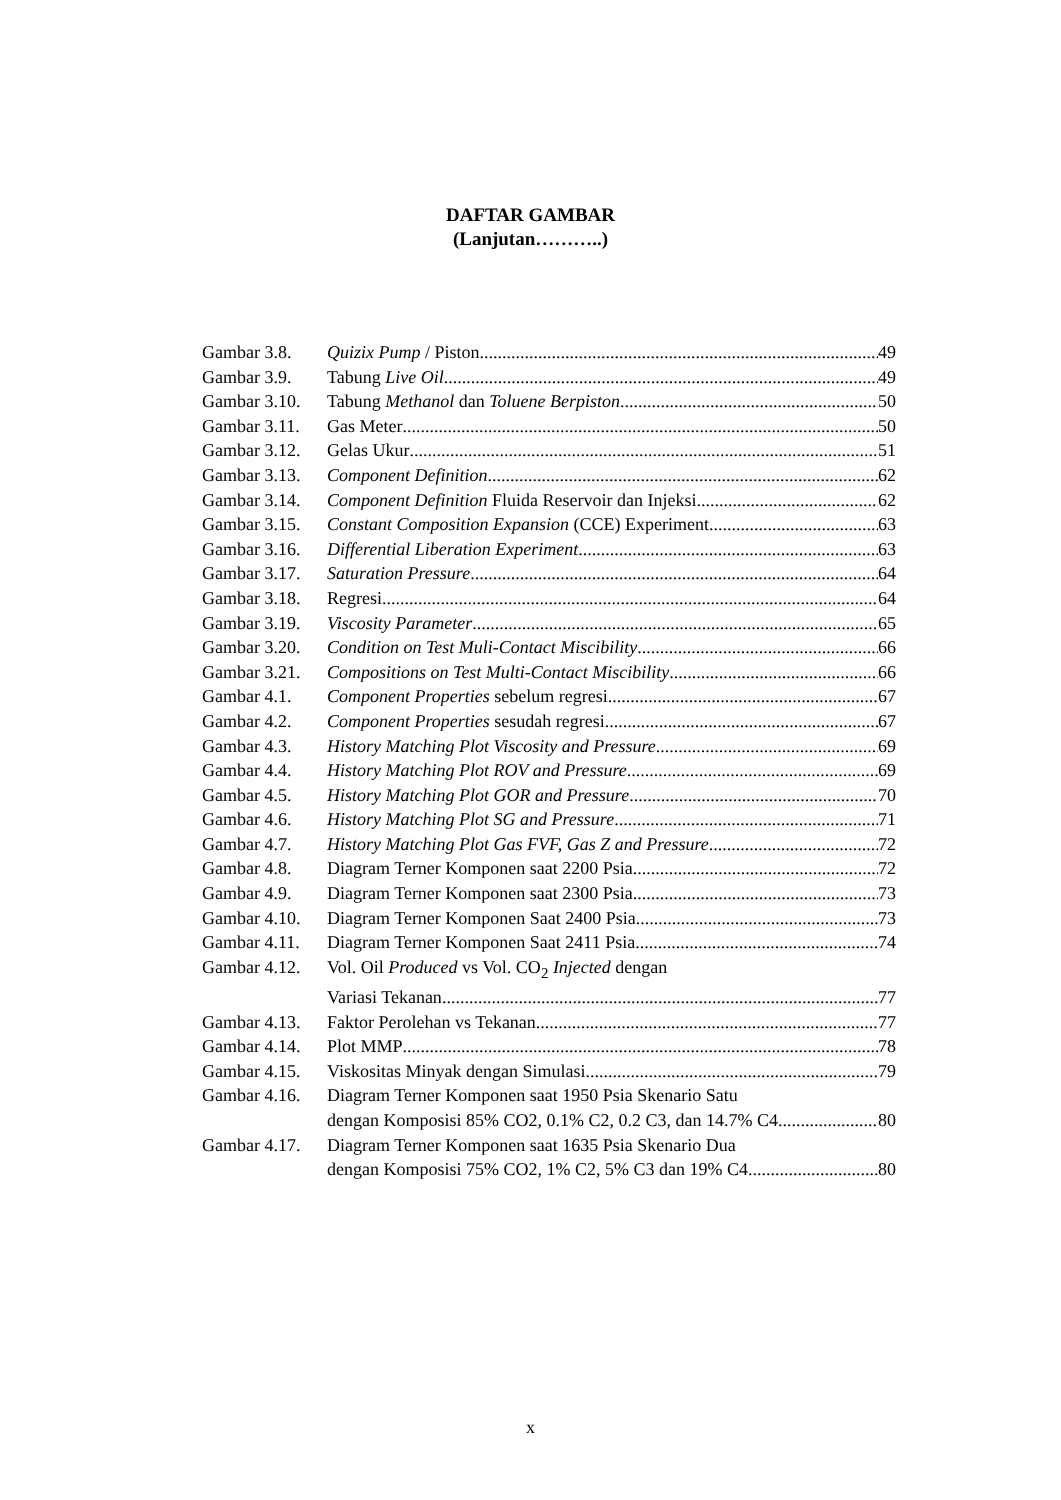DAFTAR GAMBAR
(Lanjutan………..)
Gambar 3.8. Quizix Pump / Piston 49
Gambar 3.9. Tabung Live Oil 49
Gambar 3.10. Tabung Methanol dan Toluene Berpiston 50
Gambar 3.11. Gas Meter 50
Gambar 3.12. Gelas Ukur 51
Gambar 3.13. Component Definition 62
Gambar 3.14. Component Definition Fluida Reservoir dan Injeksi 62
Gambar 3.15. Constant Composition Expansion (CCE) Experiment 63
Gambar 3.16. Differential Liberation Experiment 63
Gambar 3.17. Saturation Pressure 64
Gambar 3.18. Regresi 64
Gambar 3.19. Viscosity Parameter 65
Gambar 3.20. Condition on Test Muli-Contact Miscibility 66
Gambar 3.21. Compositions on Test Multi-Contact Miscibility 66
Gambar 4.1. Component Properties sebelum regresi 67
Gambar 4.2. Component Properties sesudah regresi 67
Gambar 4.3. History Matching Plot Viscosity and Pressure 69
Gambar 4.4. History Matching Plot ROV and Pressure 69
Gambar 4.5. History Matching Plot GOR and Pressure 70
Gambar 4.6. History Matching Plot SG and Pressure 71
Gambar 4.7. History Matching Plot Gas FVF, Gas Z and Pressure 72
Gambar 4.8. Diagram Terner Komponen saat 2200 Psia 72
Gambar 4.9. Diagram Terner Komponen saat 2300 Psia 73
Gambar 4.10. Diagram Terner Komponen Saat 2400 Psia 73
Gambar 4.11. Diagram Terner Komponen Saat 2411 Psia 74
Gambar 4.12. Vol. Oil Produced vs Vol. CO<sub>2</sub> Injected dengan
Variasi Tekanan 77
Gambar 4.13. Faktor Perolehan vs Tekanan 77
Gambar 4.14. Plot MMP 78
Gambar 4.15. Viskositas Minyak dengan Simulasi 79
Gambar 4.16. Diagram Terner Komponen saat 1950 Psia Skenario Satu
dengan Komposisi 85% CO2, 0.1% C2, 0.2 C3, dan 14.7% C4 80
Gambar 4.17. Diagram Terner Komponen saat 1635 Psia Skenario Dua
dengan Komposisi 75% CO2, 1% C2, 5% C3 dan 19% C4 80
x